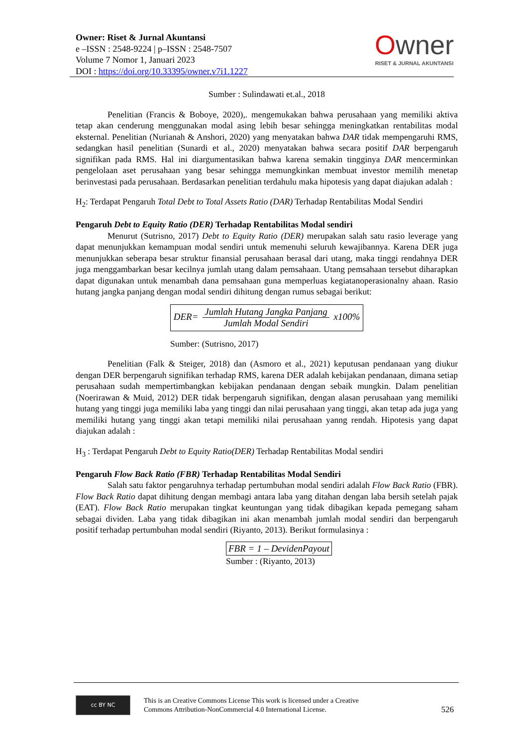Owner: Riset & Jurnal Akuntansi
e –ISSN : 2548-9224 | p–ISSN : 2548-7507
Volume 7 Nomor 1, Januari 2023
DOI : https://doi.org/10.33395/owner.v7i1.1227
Owner
RISET & JURNAL AKUNTANSI
Sumber : Sulindawati et.al., 2018
Penelitian (Francis & Boboye, 2020),. mengemukakan bahwa perusahaan yang memiliki aktiva tetap akan cenderung menggunakan modal asing lebih besar sehingga meningkatkan rentabilitas modal eksternal. Penelitian (Nurianah & Anshori, 2020) yang menyatakan bahwa DAR tidak mempengaruhi RMS, sedangkan hasil penelitian (Sunardi et al., 2020) menyatakan bahwa secara positif DAR berpengaruh signifikan pada RMS. Hal ini diargumentasikan bahwa karena semakin tingginya DAR mencerminkan pengelolaan aset perusahaan yang besar sehingga memungkinkan membuat investor memilih menetap berinvestasi pada perusahaan. Berdasarkan penelitian terdahulu maka hipotesis yang dapat diajukan adalah :
H<sub>2</sub>: Terdapat Pengaruh Total Debt to Total Assets Ratio (DAR) Terhadap Rentabilitas Modal Sendiri
Pengaruh Debt to Equity Ratio (DER) Terhadap Rentabilitas Modal sendiri
Menurut (Sutrisno, 2017) Debt to Equity Ratio (DER) merupakan salah satu rasio leverage yang dapat menunjukkan kemampuan modal sendiri untuk memenuhi seluruh kewajibannya. Karena DER juga menunjukkan seberapa besar struktur finansial perusahaan berasal dari utang, maka tinggi rendahnya DER juga menggambarkan besar kecilnya jumlah utang dalam pemsahaan. Utang pemsahaan tersebut diharapkan dapat digunakan untuk menambah dana pemsahaan guna memperluas kegiatanoperasionalny ahaan. Rasio hutang jangka panjang dengan modal sendiri dihitung dengan rumus sebagai berikut:
DER=
Jumlah Hutang Jangka Panjang
Jumlah Modal Sendiri
x100%
Sumber: (Sutrisno, 2017)
Penelitian (Falk & Steiger, 2018) dan (Asmoro et al., 2021) keputusan pendanaan yang diukur dengan DER berpengaruh signifikan terhadap RMS, karena DER adalah kebijakan pendanaan, dimana setiap perusahaan sudah mempertimbangkan kebijakan pendanaan dengan sebaik mungkin. Dalam penelitian (Noerirawan & Muid, 2012) DER tidak berpengaruh signifikan, dengan alasan perusahaan yang memiliki hutang yang tinggi juga memiliki laba yang tinggi dan nilai perusahaan yang tinggi, akan tetap ada juga yang memiliki hutang yang tinggi akan tetapi memiliki nilai perusahaan yanng rendah. Hipotesis yang dapat diajukan adalah :
H<sub>3</sub> : Terdapat Pengaruh Debt to Equity Ratio(DER) Terhadap Rentabilitas Modal sendiri
Pengaruh Flow Back Ratio (FBR) Terhadap Rentabilitas Modal Sendiri
Salah satu faktor pengaruhnya terhadap pertumbuhan modal sendiri adalah Flow Back Ratio (FBR). Flow Back Ratio dapat dihitung dengan membagi antara laba yang ditahan dengan laba bersih setelah pajak (EAT). Flow Back Ratio merupakan tingkat keuntungan yang tidak dibagikan kepada pemegang saham sebagai dividen. Laba yang tidak dibagikan ini akan menambah jumlah modal sendiri dan berpengaruh positif terhadap pertumbuhan modal sendiri (Riyanto, 2013). Berikut formulasinya :
FBR = 1 – DevidenPayout
Sumber : (Riyanto, 2013)
cc BY NC
This is an Creative Commons License This work is licensed under a Creative
Commons Attribution-NonCommercial 4.0 International License.
526